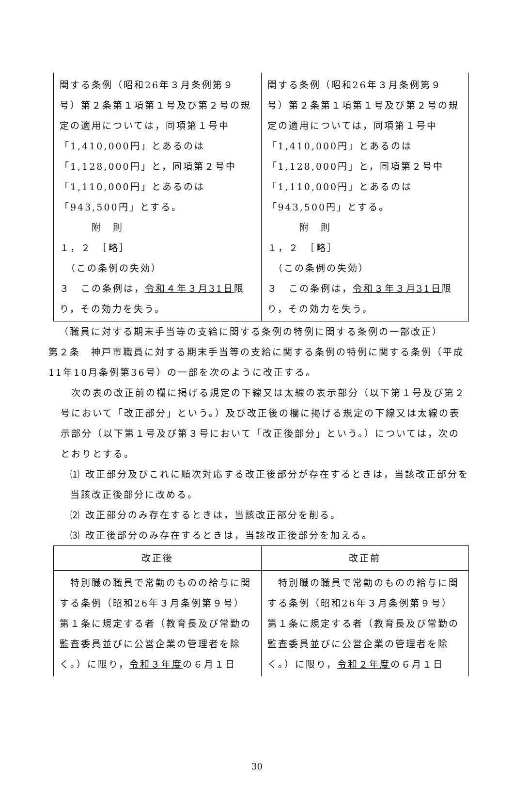| 関する条例（昭和26年３月条例第９号）第２条第１項第１号及び第２号の規定の適用については，同項第１号中「1,410,000円」とあるのは「1,128,000円」と，同項第２号中「1,110,000円」とあるのは「943,500円」とする。 附 則 １，２ ［略］ （この条例の失効） ３ この条例は， 令和４年３月31日 限り，その効力を失う。 | 関する条例（昭和26年３月条例第９号）第２条第１項第１号及び第２号の規定の適用については，同項第１号中「1,410,000円」とあるのは「1,128,000円」と，同項第２号中「1,110,000円」とあるのは「943,500円」とする。 附 則 １，２ ［略］ （この条例の失効） ３ この条例は， 令和３年３月31日 限り，その効力を失う。 |
 （職員に対する期末手当等の支給に関する条例の特例に関する条例の一部改正）
第２条　神戸市職員に対する期末手当等の支給に関する条例の特例に関する条例（平成11年10月条例第36号）の一部を次のように改正する。
 次の表の改正前の欄に掲げる規定の下線又は太線の表示部分（以下第１号及び第２号において「改正部分」という。）及び改正後の欄に掲げる規定の下線又は太線の表示部分（以下第１号及び第３号において「改正後部分」という。）については，次のとおりとする。
⑴ 改正部分及びこれに順次対応する改正後部分が存在するときは，当該改正部分を当該改正後部分に改める。
⑵ 改正部分のみ存在するときは，当該改正部分を削る。
⑶ 改正後部分のみ存在するときは，当該改正後部分を加える。
| 改正後 | 改正前 |
| --- | --- |
| 特別職の職員で常勤のものの給与に関する条例（昭和26年３月条例第９号）第１条に規定する者（教育長及び常勤の監査委員並びに公営企業の管理者を除く。）に限り， 令和３年度 の６月１日 | 特別職の職員で常勤のものの給与に関する条例（昭和26年３月条例第９号）第１条に規定する者（教育長及び常勤の監査委員並びに公営企業の管理者を除く。）に限り， 令和２年度 の６月１日 |
30